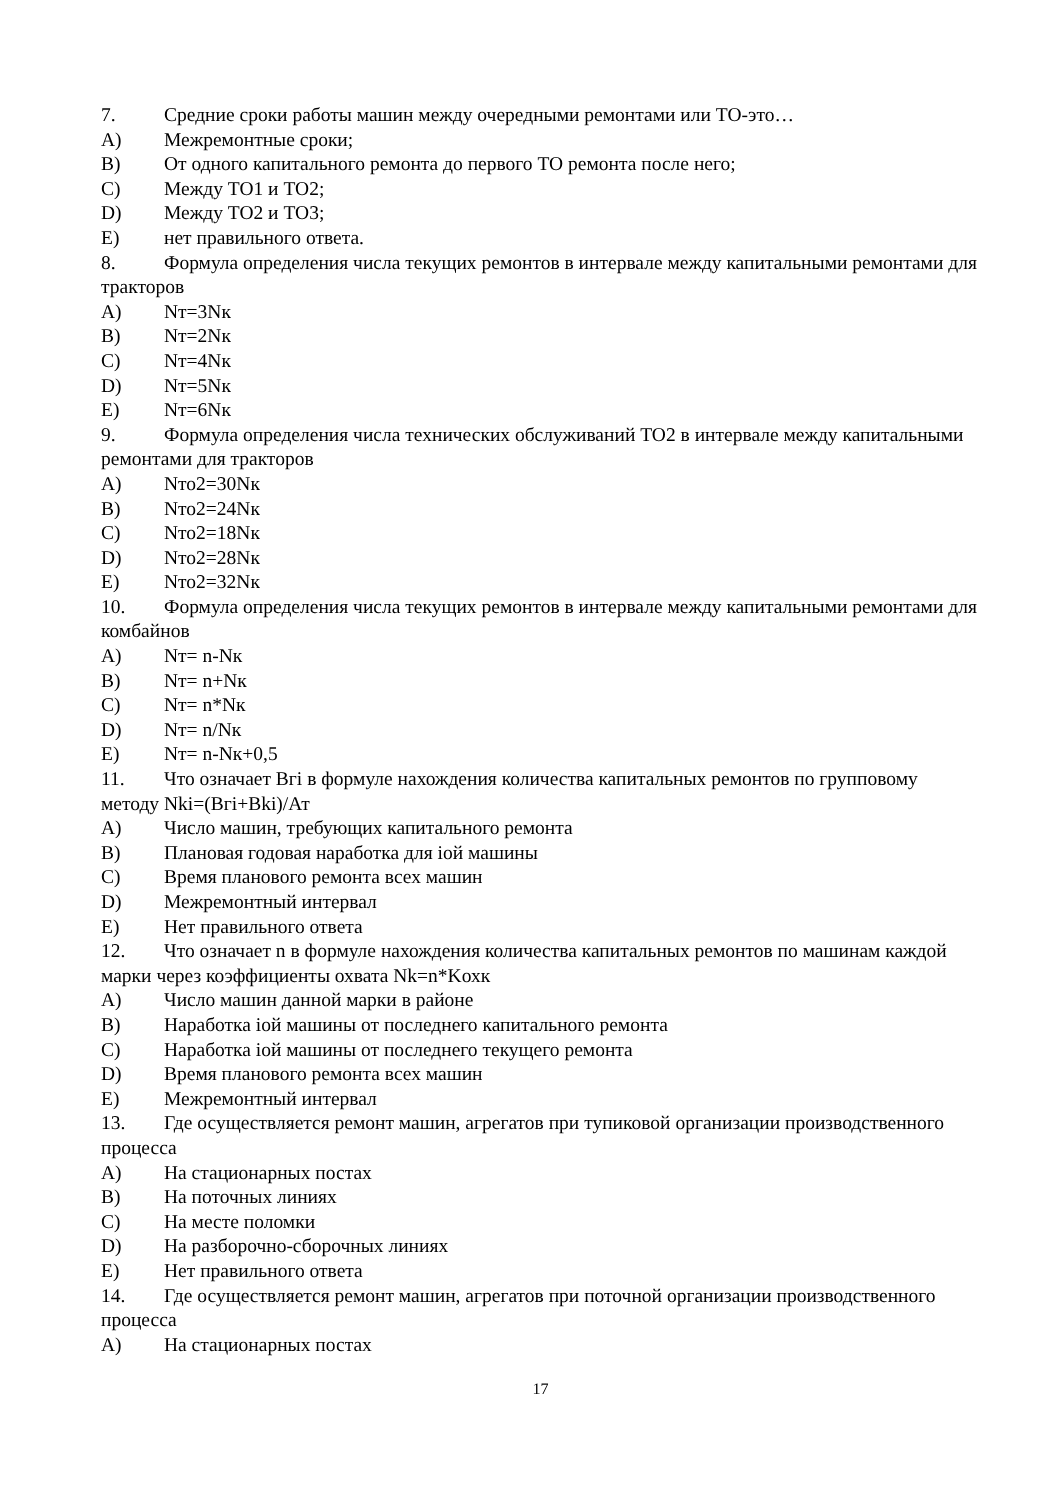7. Средние сроки работы машин между очередными ремонтами или ТО-это…
A) Межремонтные сроки;
B) От одного капитального ремонта до первого ТО ремонта после него;
C) Между ТО1 и ТО2;
D) Между ТО2 и ТО3;
E) нет правильного ответа.
8. Формула определения числа текущих ремонтов в интервале между капитальными ремонтами для тракторов
A) Nт=3Nк
B) Nт=2Nк
C) Nт=4Nк
D) Nт=5Nк
E) Nт=6Nк
9. Формула определения числа технических обслуживаний ТО2 в интервале между капитальными ремонтами для тракторов
A) Nто2=30Nк
B) Nто2=24Nк
C) Nто2=18Nк
D) Nто2=28Nк
E) Nто2=32Nк
10. Формула определения числа текущих ремонтов в интервале между капитальными ремонтами для комбайнов
A) Nт= n-Nк
B) Nт= n+Nк
C) Nт= n*Nк
D) Nт= n/Nк
E) Nт= n-Nк+0,5
11. Что означает Bгi в формуле нахождения количества капитальных ремонтов по групповому методу Nki=(Bгi+Bki)/Ат
A) Число машин, требующих капитального ремонта
B) Плановая годовая наработка для iой машины
C) Время планового ремонта всех машин
D) Межремонтный интервал
E) Нет правильного ответа
12. Что означает n в формуле нахождения количества капитальных ремонтов по машинам каждой марки через коэффициенты охвата Nk=n*Kохк
A) Число машин данной марки в районе
B) Наработка iой машины от последнего капитального ремонта
C) Наработка iой машины от последнего текущего ремонта
D) Время планового ремонта всех машин
E) Межремонтный интервал
13. Где осуществляется ремонт машин, агрегатов при тупиковой организации производственного процесса
A) На стационарных постах
B) На поточных линиях
C) На месте поломки
D) На разборочно-сборочных линиях
E) Нет правильного ответа
14. Где осуществляется ремонт машин, агрегатов при поточной организации производственного процесса
A) На стационарных постах
17